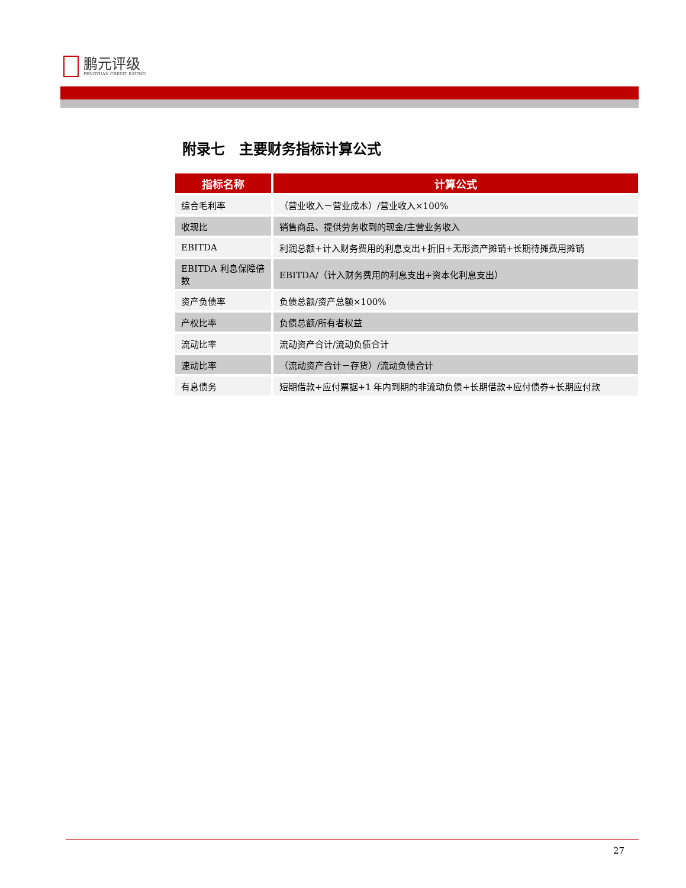鹏元评级
PENGYUAN CREDIT RATING
附录七　主要财务指标计算公式
| 指标名称 | 计算公式 |
| --- | --- |
| 综合毛利率 | （营业收入－营业成本）/营业收入×100% |
| 收现比 | 销售商品、提供劳务收到的现金/主营业务收入 |
| EBITDA | 利润总额+计入财务费用的利息支出+折旧+无形资产摊销+长期待摊费用摊销 |
| EBITDA 利息保障倍数 | EBITDA/（计入财务费用的利息支出+资本化利息支出） |
| 资产负债率 | 负债总额/资产总额×100% |
| 产权比率 | 负债总额/所有者权益 |
| 流动比率 | 流动资产合计/流动负债合计 |
| 速动比率 | （流动资产合计－存货）/流动负债合计 |
| 有息债务 | 短期借款+应付票据+1 年内到期的非流动负债+长期借款+应付债券+长期应付款 |
27